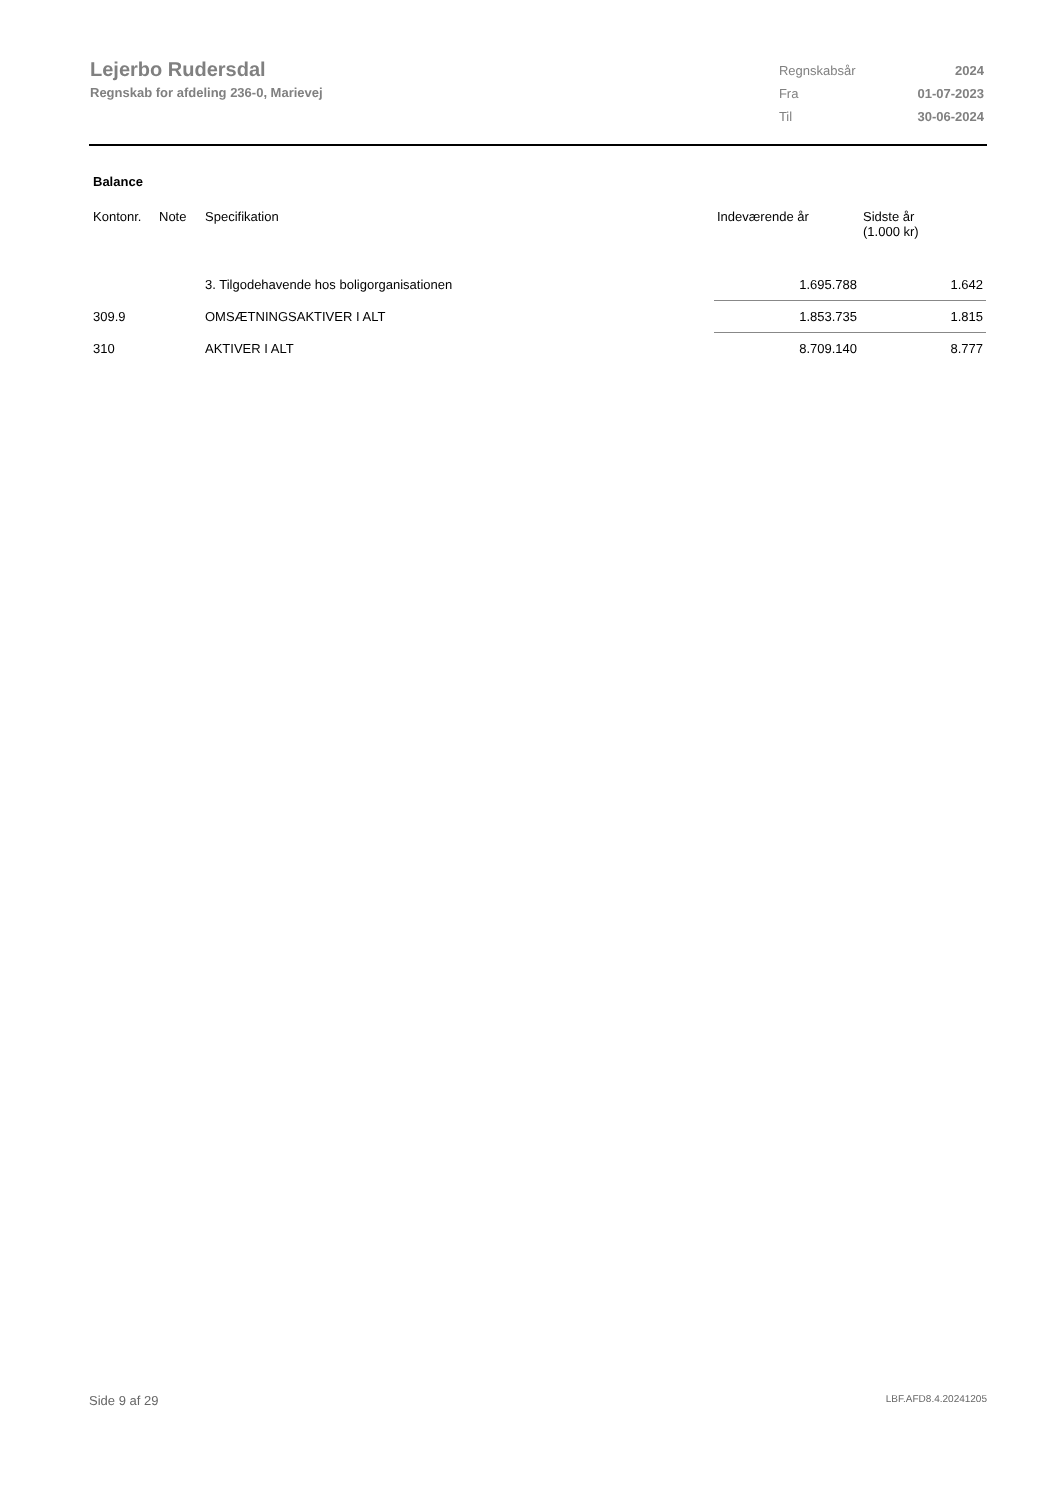Lejerbo Rudersdal
Regnskab for afdeling 236-0, Marievej
| Regnskabsår | 2024 |
| Fra | 01-07-2023 |
| Til | 30-06-2024 |
Balance
| Kontonr. | Note | Specifikation | Indeværende år | Sidste år (1.000 kr) |
| --- | --- | --- | --- | --- |
| | | 3. Tilgodehavende hos boligorganisationen | 1.695.788 | 1.642 |
| 309.9 | | OMSÆTNINGSAKTIVER I ALT | 1.853.735 | 1.815 |
| 310 | | AKTIVER I ALT | 8.709.140 | 8.777 |
Side 9 af 29 LBF.AFD8.4.20241205